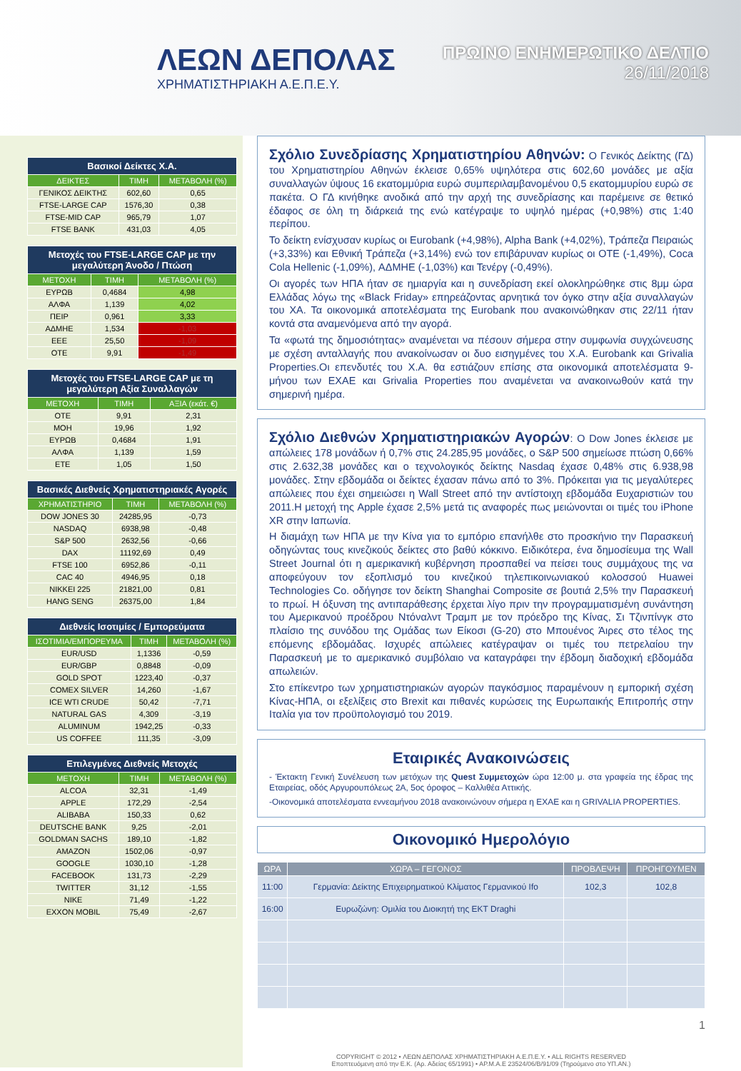ΛΕΩΝ ΔΕΠΟΛΑΣ
ΧΡΗΜΑΤΙΣΤΗΡΙΑΚΗ Α.Ε.Π.Ε.Υ.
ΠΡΩΙΝΟ ΕΝΗΜΕΡΩΤΙΚΟ ΔΕΛΤΙΟ
26/11/2018
| Βασικοί Δείκτες Χ.Α. | | |
| ΔΕΙΚΤΕΣ | ΤΙΜΗ | ΜΕΤΑΒΟΛΗ (%) |
| ΓΕΝΙΚΟΣ ΔΕΙΚΤΗΣ | 602,60 | 0,65 |
| FTSE-LARGE CAP | 1576,30 | 0,38 |
| FTSE-MID CAP | 965,79 | 1,07 |
| FTSE BANK | 431,03 | 4,05 |
| Μετοχές του FTSE-LARGE CAP με την μεγαλύτερη Άνοδο / Πτώση | | |
| ΜΕΤΟΧΗ | ΤΙΜΗ | ΜΕΤΑΒΟΛΗ (%) |
| ΕΥΡΩΒ | 0,4684 | 4,98 |
| ΑΛΦΑ | 1,139 | 4,02 |
| ΠΕΙΡ | 0,961 | 3,33 |
| ΑΔΜΗΕ | 1,534 | -1,03 |
| ΕΕΕ | 25,50 | -1,09 |
| ΟΤΕ | 9,91 | -1,49 |
| Μετοχές του FTSE-LARGE CAP με τη μεγαλύτερη Αξία Συναλλαγών | | |
| ΜΕΤΟΧΗ | ΤΙΜΗ | ΑΞΙΑ (εκάτ. €) |
| ΟΤΕ | 9,91 | 2,31 |
| ΜΟΗ | 19,96 | 1,92 |
| ΕΥΡΩΒ | 0,4684 | 1,91 |
| ΑΛΦΑ | 1,139 | 1,59 |
| ΕΤΕ | 1,05 | 1,50 |
| Βασικές Διεθνείς Χρηματιστηριακές Αγορές | | |
| ΧΡΗΜΑΤΙΣΤΗΡΙΟ | ΤΙΜΗ | ΜΕΤΑΒΟΛΗ (%) |
| DOW JONES 30 | 24285,95 | -0,73 |
| NASDAQ | 6938,98 | -0,48 |
| S&P 500 | 2632,56 | -0,66 |
| DAX | 11192,69 | 0,49 |
| FTSE 100 | 6952,86 | -0,11 |
| CAC 40 | 4946,95 | 0,18 |
| NIKKEI 225 | 21821,00 | 0,81 |
| HANG SENG | 26375,00 | 1,84 |
| Διεθνείς Ισοτιμίες / Εμπορεύματα | | |
| ΙΣΟΤΙΜΙΑ/ΕΜΠΟΡΕΥΜΑ | ΤΙΜΗ | ΜΕΤΑΒΟΛΗ (%) |
| EUR/USD | 1,1336 | -0,59 |
| EUR/GBP | 0,8848 | -0,09 |
| GOLD SPOT | 1223,40 | -0,37 |
| COMEX SILVER | 14,260 | -1,67 |
| ICE WTI CRUDE | 50,42 | -7,71 |
| NATURAL GAS | 4,309 | -3,19 |
| ALUMINUM | 1942,25 | -0,33 |
| US COFFEE | 111,35 | -3,09 |
| Επιλεγμένες Διεθνείς Μετοχές | | |
| ΜΕΤΟΧΗ | ΤΙΜΗ | ΜΕΤΑΒΟΛΗ (%) |
| ALCOA | 32,31 | -1,49 |
| APPLE | 172,29 | -2,54 |
| ALIBABA | 150,33 | 0,62 |
| DEUTSCHE BANK | 9,25 | -2,01 |
| GOLDMAN SACHS | 189,10 | -1,82 |
| AMAZON | 1502,06 | -0,97 |
| GOOGLE | 1030,10 | -1,28 |
| FACEBOOK | 131,73 | -2,29 |
| TWITTER | 31,12 | -1,55 |
| NIKE | 71,49 | -1,22 |
| EXXON MOBIL | 75,49 | -2,67 |
Σχόλιο Συνεδρίασης Χρηματιστηρίου Αθηνών:
Ο Γενικός Δείκτης (ΓΔ) του Χρηματιστηρίου Αθηνών έκλεισε 0,65% υψηλότερα στις 602,60 μονάδες με αξία συναλλαγών ύψους 16 εκατομμύρια ευρώ συμπεριλαμβανομένου 0,5 εκατομμυρίου ευρώ σε πακέτα. Ο ΓΔ κινήθηκε ανοδικά από την αρχή της συνεδρίασης και παρέμεινε σε θετικό έδαφος σε όλη τη διάρκειά της ενώ κατέγραψε το υψηλό ημέρας (+0,98%) στις 1:40 περίπου.
Το δείκτη ενίσχυσαν κυρίως οι Eurobank (+4,98%), Alpha Bank (+4,02%), Τράπεζα Πειραιώς (+3,33%) και Εθνική Τράπεζα (+3,14%) ενώ τον επιβάρυναν κυρίως οι ΟΤΕ (-1,49%), Coca Cola Hellenic (-1,09%), ΑΔΜΗΕ (-1,03%) και Τενέργ (-0,49%).
Οι αγορές των ΗΠΑ ήταν σε ημιαργία και η συνεδρίαση εκεί ολοκληρώθηκε στις 8μμ ώρα Ελλάδας λόγω της «Black Friday» επηρεάζοντας αρνητικά τον όγκο στην αξία συναλλαγών του ΧΑ. Τα οικονομικά αποτελέσματα της Eurobank που ανακοινώθηκαν στις 22/11 ήταν κοντά στα αναμενόμενα από την αγορά.
Τα «φωτά της δημοσιότητας» αναμένεται να πέσουν σήμερα στην συμφωνία συγχώνευσης με σχέση ανταλλαγής που ανακοίνωσαν οι δυο εισηγμένες του Χ.Α. Eurobank και Grivalia Properties.Οι επενδυτές του Χ.Α. θα εστιάζουν επίσης στα οικονομικά αποτελέσματα 9-μήνου των ΕΧΑΕ και Grivalia Properties που αναμένεται να ανακοινωθούν κατά την σημερινή ημέρα.
Σχόλιο Διεθνών Χρηματιστηριακών Αγορών
: Ο Dow Jones έκλεισε με απώλειες 178 μονάδων ή 0,7% στις 24.285,95 μονάδες, ο S&P 500 σημείωσε πτώση 0,66% στις 2.632,38 μονάδες και ο τεχνολογικός δείκτης Nasdaq έχασε 0,48% στις 6.938,98 μονάδες. Στην εβδομάδα οι δείκτες έχασαν πάνω από το 3%. Πρόκειται για τις μεγαλύτερες απώλειες που έχει σημειώσει η Wall Street από την αντίστοιχη εβδομάδα Ευχαριστιών του 2011.Η μετοχή της Apple έχασε 2,5% μετά τις αναφορές πως μειώνονται οι τιμές του iPhone XR στην Ιαπωνία.
Η διαμάχη των ΗΠΑ με την Κίνα για το εμπόριο επανήλθε στο προσκήνιο την Παρασκευή οδηγώντας τους κινεζικούς δείκτες στο βαθύ κόκκινο. Ειδικότερα, ένα δημοσίευμα της Wall Street Journal ότι η αμερικανική κυβέρνηση προσπαθεί να πείσει τους συμμάχους της να αποφεύγουν τον εξοπλισμό του κινεζικού τηλεπικοινωνιακού κολοσσού Huawei Technologies Co. οδήγησε τον δείκτη Shanghai Composite σε βουτιά 2,5% την Παρασκευή το πρωί. Η όξυνση της αντιπαράθεσης έρχεται λίγο πριν την προγραμματισμένη συνάντηση του Αμερικανού προέδρου Ντόναλντ Τραμπ με τον πρόεδρο της Κίνας, Σι Τζινπίνγκ στο πλαίσιο της συνόδου της Ομάδας των Είκοσι (G-20) στο Μπουένος Άιρες στο τέλος της επόμενης εβδομάδας. Ισχυρές απώλειες κατέγραψαν οι τιμές του πετρελαίου την Παρασκευή με το αμερικανικό συμβόλαιο να καταγράφει την έβδομη διαδοχική εβδομάδα απωλειών.
Στο επίκεντρο των χρηματιστηριακών αγορών παγκόσμιος παραμένουν η εμπορική σχέση Κίνας-ΗΠΑ, οι εξελίξεις στο Brexit και πιθανές κυρώσεις της Ευρωπαικής Επιτροπής στην Ιταλία για τον προϋπολογισμό του 2019.
Εταιρικές Ανακοινώσεις
- Έκτακτη Γενική Συνέλευση των μετόχων της Quest Συμμετοχών ώρα 12:00 μ. στα γραφεία της έδρας της Εταιρείας, οδός Αργυρουπόλεως 2Α, 5ος όροφος – Καλλιθέα Αττικής.
-Οικονομικά αποτελέσματα εννεαμήνου 2018 ανακοινώνουν σήμερα η ΕΧΑΕ και η GRIVALIA PROPERTIES.
Οικονομικό Ημερολόγιο
| ΩΡΑ | ΧΩΡΑ – ΓΕΓΟΝΟΣ | ΠΡΟΒΛΕΨΗ | ΠΡΟΗΓΟΥΜΕΝ |
| --- | --- | --- | --- |
| 11:00 | Γερμανία: Δείκτης Επιχειρηματικού Κλίματος Γερμανικού Ifo | 102,3 | 102,8 |
| 16:00 | Ευρωζώνη: Ομιλία του Διοικητή της ΕΚΤ Draghi | | |
1
COPYRIGHT © 2012 • ΛΕΩΝ ΔΕΠΟΛΑΣ ΧΡΗΜΑΤΙΣΤΗΡΙΑΚΗ Α.Ε.Π.Ε.Υ. • ALL RIGHTS RESERVED
Εποπτευόμενη από την Ε.Κ. (Αρ. Αδείας 65/1991) • ΑΡ.Μ.Α.Ε 23524/06/Β/91/09 (Τηρούμενο στο ΥΠ.ΑΝ.)